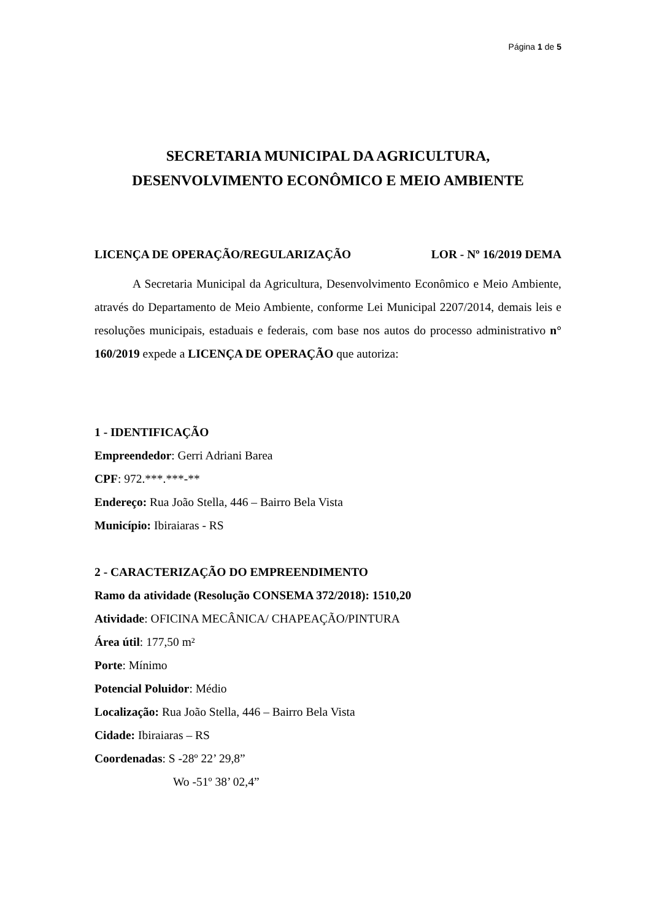Página 1 de 5
SECRETARIA MUNICIPAL DA AGRICULTURA,
DESENVOLVIMENTO ECONÔMICO E MEIO AMBIENTE
LICENÇA DE OPERAÇÃO/REGULARIZAÇÃO LOR - Nº 16/2019 DEMA
A Secretaria Municipal da Agricultura, Desenvolvimento Econômico e Meio Ambiente, através do Departamento de Meio Ambiente, conforme Lei Municipal 2207/2014, demais leis e resoluções municipais, estaduais e federais, com base nos autos do processo administrativo n° 160/2019 expede a LICENÇA DE OPERAÇÃO que autoriza:
1 - IDENTIFICAÇÃO
Empreendedor: Gerri Adriani Barea
CPF: 972.***.***-**
Endereço: Rua João Stella, 446 – Bairro Bela Vista
Município: Ibiraiaras - RS
2 - CARACTERIZAÇÃO DO EMPREENDIMENTO
Ramo da atividade (Resolução CONSEMA 372/2018): 1510,20
Atividade: OFICINA MECÂNICA/ CHAPEAÇÃO/PINTURA
Área útil: 177,50 m²
Porte: Mínimo
Potencial Poluidor: Médio
Localização: Rua João Stella, 446 – Bairro Bela Vista
Cidade: Ibiraiaras – RS
Coordenadas: S -28º 22’ 29,8”
Wo -51º 38’ 02,4”